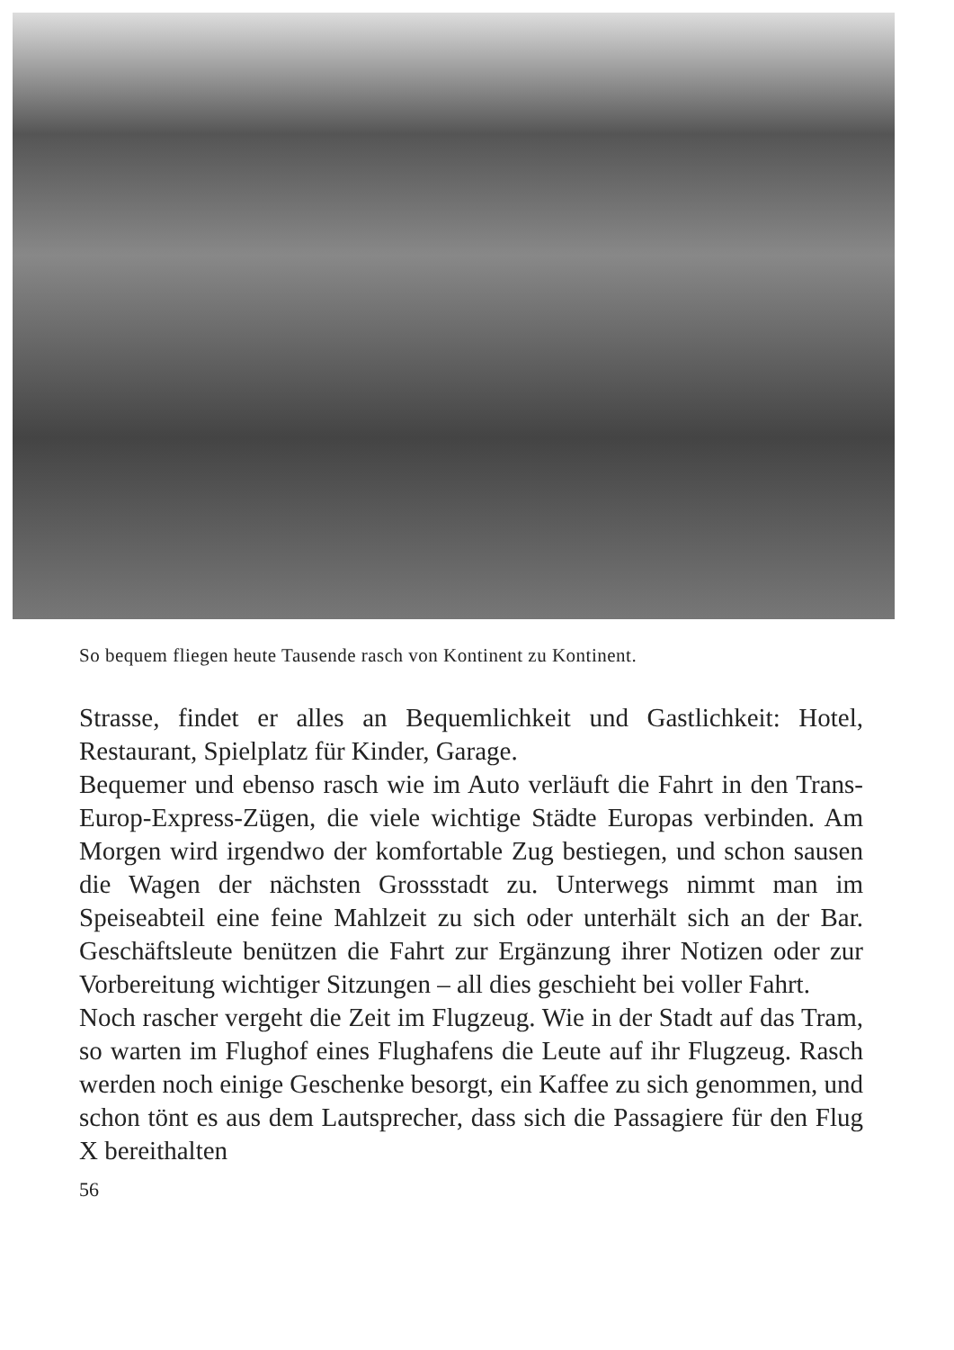So bequem fliegen heute Tausende rasch von Kontinent zu Kontinent.
Strasse, findet er alles an Bequemlichkeit und Gastlichkeit: Hotel, Restaurant, Spielplatz für Kinder, Garage.
Bequemer und ebenso rasch wie im Auto verläuft die Fahrt in den Trans-Europ-Express-Zügen, die viele wichtige Städte Europas verbinden. Am Morgen wird irgendwo der komfortable Zug bestiegen, und schon sausen die Wagen der nächsten Grossstadt zu. Unterwegs nimmt man im Speiseabteil eine feine Mahlzeit zu sich oder unterhält sich an der Bar. Geschäftsleute benützen die Fahrt zur Ergänzung ihrer Notizen oder zur Vorbereitung wichtiger Sitzungen – all dies geschieht bei voller Fahrt.
Noch rascher vergeht die Zeit im Flugzeug. Wie in der Stadt auf das Tram, so warten im Flughof eines Flughafens die Leute auf ihr Flugzeug. Rasch werden noch einige Geschenke besorgt, ein Kaffee zu sich genommen, und schon tönt es aus dem Lautsprecher, dass sich die Passagiere für den Flug X bereithalten
56